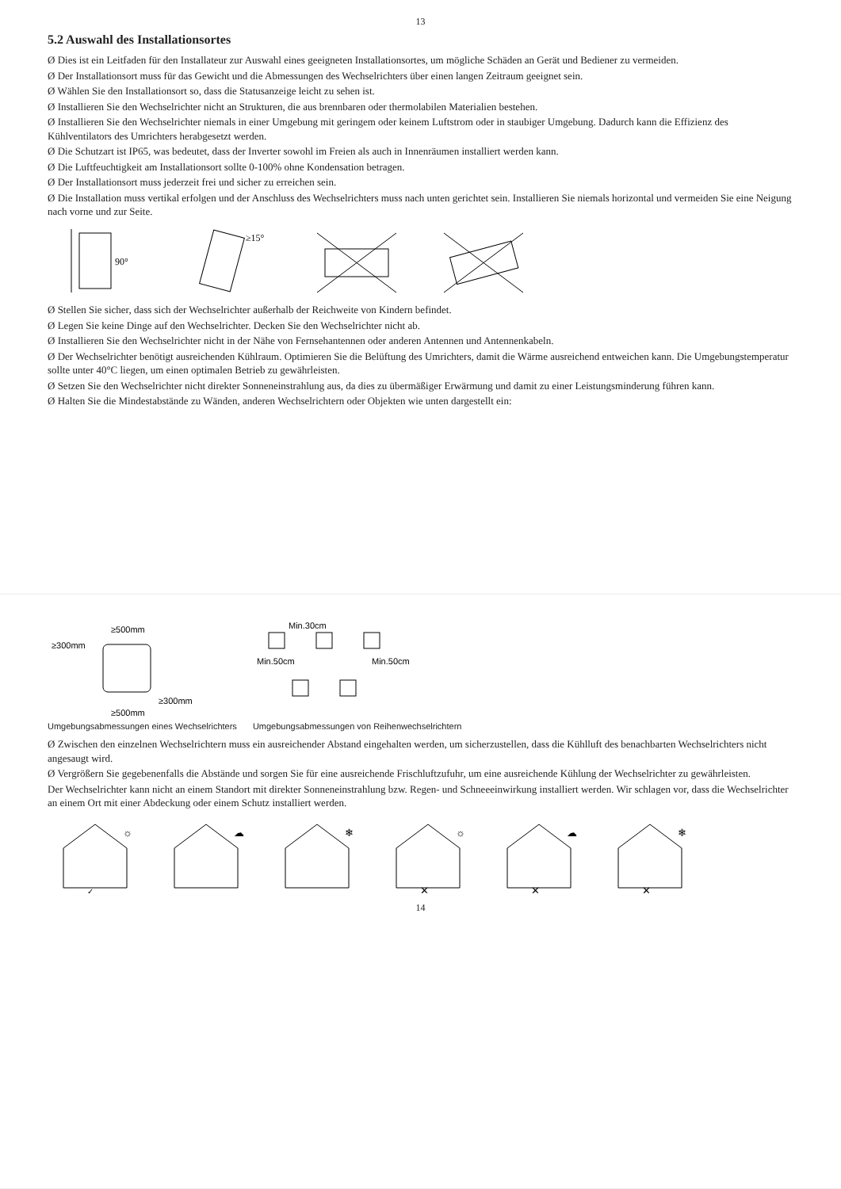13
5.2 Auswahl des Installationsortes
Ø Dies ist ein Leitfaden für den Installateur zur Auswahl eines geeigneten Installationsortes, um mögliche Schäden an Gerät und Bediener zu vermeiden.
Ø Der Installationsort muss für das Gewicht und die Abmessungen des Wechselrichters über einen langen Zeitraum geeignet sein.
Ø Wählen Sie den Installationsort so, dass die Statusanzeige leicht zu sehen ist.
Ø Installieren Sie den Wechselrichter nicht an Strukturen, die aus brennbaren oder thermolabilen Materialien bestehen.
Ø Installieren Sie den Wechselrichter niemals in einer Umgebung mit geringem oder keinem Luftstrom oder in staubiger Umgebung. Dadurch kann die Effizienz des Kühlventilators des Umrichters herabgesetzt werden.
Ø Die Schutzart ist IP65, was bedeutet, dass der Inverter sowohl im Freien als auch in Innenräumen installiert werden kann.
Ø Die Luftfeuchtigkeit am Installationsort sollte 0-100% ohne Kondensation betragen.
Ø Der Installationsort muss jederzeit frei und sicher zu erreichen sein.
Ø Die Installation muss vertikal erfolgen und der Anschluss des Wechselrichters muss nach unten gerichtet sein. Installieren Sie niemals horizontal und vermeiden Sie eine Neigung nach vorne und zur Seite.
90°
≥15°
Ø Stellen Sie sicher, dass sich der Wechselrichter außerhalb der Reichweite von Kindern befindet.
Ø Legen Sie keine Dinge auf den Wechselrichter. Decken Sie den Wechselrichter nicht ab.
Ø Installieren Sie den Wechselrichter nicht in der Nähe von Fernsehantennen oder anderen Antennen und Antennenkabeln.
Ø Der Wechselrichter benötigt ausreichenden Kühlraum. Optimieren Sie die Belüftung des Umrichters, damit die Wärme ausreichend entweichen kann. Die Umgebungstemperatur sollte unter 40°C liegen, um einen optimalen Betrieb zu gewährleisten.
Ø Setzen Sie den Wechselrichter nicht direkter Sonneneinstrahlung aus, da dies zu übermäßiger Erwärmung und damit zu einer Leistungsminderung führen kann.
Ø Halten Sie die Mindestabstände zu Wänden, anderen Wechselrichtern oder Objekten wie unten dargestellt ein:
≥500mm
≥500mm
≥300mm
≥300mm
Umgebungsabmessungen eines Wechselrichters
Min.30cm
Min.50cm
Min.50cm
Umgebungsabmessungen von Reihenwechselrichtern
Ø Zwischen den einzelnen Wechselrichtern muss ein ausreichender Abstand eingehalten werden, um sicherzustellen, dass die Kühlluft des benachbarten Wechselrichters nicht angesaugt wird.
Ø Vergrößern Sie gegebenenfalls die Abstände und sorgen Sie für eine ausreichende Frischluftzufuhr, um eine ausreichende Kühlung der Wechselrichter zu gewährleisten.
Der Wechselrichter kann nicht an einem Standort mit direkter Sonneneinstrahlung bzw. Regen- und Schneeeinwirkung installiert werden. Wir schlagen vor, dass die Wechselrichter an einem Ort mit einer Abdeckung oder einem Schutz installiert werden.
☼
✓
☁
❄
☼
✕
☁
✕
❄
✕
14